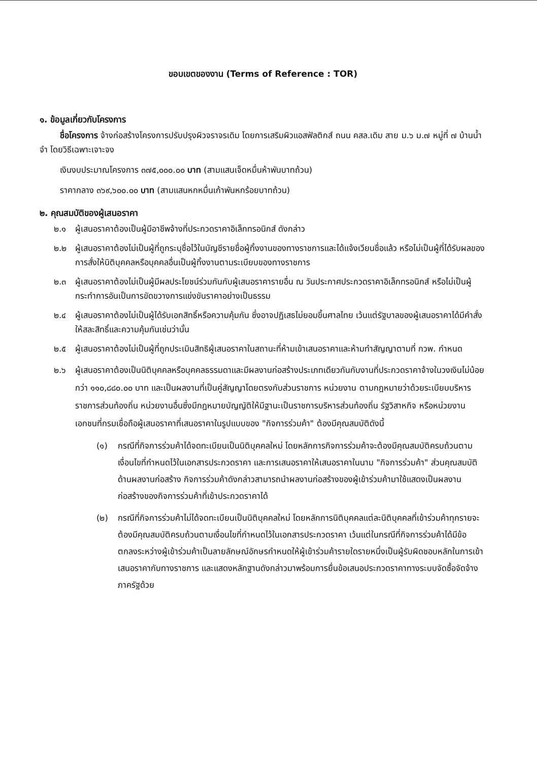ขอบเขตของงาน (Terms of Reference : TOR)
๑. ข้อมูลเกี่ยวกับโครงการ
ชื่อโครงการ จ้างก่อสร้างโครงการปรับปรุงผิวจราจรเดิม โดยการเสริมผิวแอสฟัลติกส์ ถนน คสล.เดิม สาย ม.๖ ม.๗ หมู่ที่ ๗ บ้านน้ำจำ โดยวิธีเฉพาะเจาะจง
เงินงบประมาณโครงการ ๓๗๕,๐๐๐.๐๐ บาท (สามแสนเจ็ดหมื่นห้าพันบาทถ้วน)
ราคากลาง ๓๖๙,๖๐๐.๐๐ บาท (สามแสนหกหมื่นเก้าพันหกร้อยบาทถ้วน)
๒. คุณสมบัติของผู้เสนอราคา
๒.๑ ผู้เสนอราคาต้องเป็นผู้มีอาชีพจ้างที่ประกวดราคาอิเล็กทรอนิกส์ ดังกล่าว
๒.๒ ผู้เสนอราคาต้องไม่เป็นผู้ที่ถูกระบุชื่อไว้ในบัญชีรายชื่อผู้ทิ้งงานของทางราชการและได้แจ้งเวียนชื่อแล้ว หรือไม่เป็นผู้ที่ได้รับผลของการสั่งให้นิติบุคคลหรือบุคคลอื่นเป็นผู้ทิ้งงานตามระเบียบของทางราชการ
๒.๓ ผู้เสนอราคาต้องไม่เป็นผู้มีผลประโยชน์ร่วมกันกับผู้เสนอราคารายอื่น ณ วันประกาศประกวดราคาอิเล็กทรอนิกส์ หรือไม่เป็นผู้กระทำการอันเป็นการขัดขวางการแข่งขันราคาอย่างเป็นธรรม
๒.๔ ผู้เสนอราคาต้องไม่เป็นผู้ได้รับเอกสิทธิ์หรือความคุ้มกัน ซึ่งอาจปฏิเสธไม่ยอมขึ้นศาลไทย เว้นแต่รัฐบาลของผู้เสนอราคาได้มีคำสั่งให้สละสิทธิ์และความคุ้มกันเช่นว่านั้น
๒.๕ ผู้เสนอราคาต้องไม่เป็นผู้ที่ถูกประเมินสิทธิผู้เสนอราคาในสถานะที่ห้ามเข้าเสนอราคาและห้ามทำสัญญาตามที่ กวพ. กำหนด
๒.๖ ผู้เสนอราคาต้องเป็นนิติบุคคลหรือบุคคลธรรมดาและมีผลงานก่อสร้างประเภทเดียวกันกับงานที่ประกวดราคาจ้างในวงเงินไม่น้อยกว่า ๑๑๐,๘๘๐.๐๐ บาท และเป็นผลงานที่เป็นคู่สัญญาโดยตรงกับส่วนราชการ หน่วยงาน ตามกฎหมายว่าด้วยระเบียบบริหารราชการส่วนท้องถิ่น หน่วยงานอื่นซึ่งมีกฎหมายบัญญัติให้มีฐานะเป็นราชการบริหารส่วนท้องถิ่น รัฐวิสาหกิจ หรือหน่วยงานเอกชนที่กรมเชื่อถือผู้เสนอราคาที่เสนอราคาในรูปแบบของ "กิจการร่วมค้า" ต้องมีคุณสมบัติดังนี้
(๑) กรณีที่กิจการร่วมค้าได้จดทะเบียนเป็นนิติบุคคลใหม่ โดยหลักการกิจการร่วมค้าจะต้องมีคุณสมบัติครบถ้วนตามเงื่อนไขที่กำหนดไว้ในเอกสารประกวดราคา และการเสนอราคาให้เสนอราคาในนาม "กิจการร่วมค้า" ส่วนคุณสมบัติด้านผลงานก่อสร้าง กิจการร่วมค้าดังกล่าวสามารถนำผลงานก่อสร้างของผู้เข้าร่วมค้ามาใช้แสดงเป็นผลงานก่อสร้างของกิจการร่วมค้าที่เข้าประกวดราคาได้
(๒) กรณีที่กิจการร่วมค้าไม่ได้จดทะเบียนเป็นนิติบุคคลใหม่ โดยหลักการนิติบุคคลแต่ละนิติบุคคลที่เข้าร่วมค้าทุกรายจะต้องมีคุณสมบัติครบถ้วนตามเงื่อนไขที่กำหนดไว้ในเอกสารประกวดราคา เว้นแต่ในกรณีที่กิจการร่วมค้าได้มีข้อตกลงระหว่างผู้เข้าร่วมค้าเป็นลายลักษณ์อักษรกำหนดให้ผู้เข้าร่วมค้ารายใดรายหนึ่งเป็นผู้รับผิดชอบหลักในการเข้าเสนอราคากับทางราชการ และแสดงหลักฐานดังกล่าวมาพร้อมการยื่นข้อเสนอประกวดราคาทางระบบจัดซื้อจัดจ้างภาครัฐด้วย